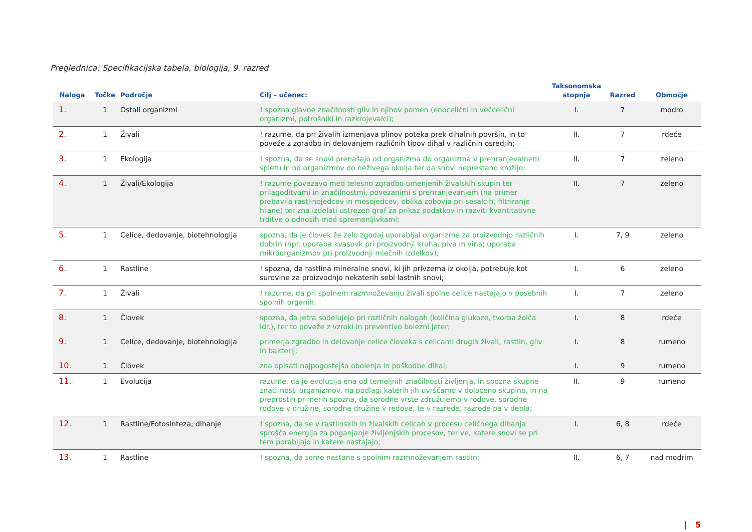Preglednica: Specifikacijska tabela, biologija, 9. razred
| Naloga | Točke | Področje | Cilj – učenec: | Taksonomska stopnja | Razred | Območje |
| --- | --- | --- | --- | --- | --- | --- |
| 1. | 1 | Ostali organizmi | ! spozna glavne značilnosti gliv in njihov pomen (enocelični in večcelični organizmi, potrošniki in razkrojevalci); | I. | 7 | modro |
| 2. | 1 | Živali | ! razume, da pri živalih izmenjava plinov poteka prek dihalnih površin, in to poveže z zgradbo in delovanjem različnih tipov dihal v različnih osredjih; | II. | 7 | rdeče |
| 3. | 1 | Ekologija | ! spozna, da se snovi prenašajo od organizma do organizma v prehranjevalnem spletu in od organizmov do neživega okolja ter da snovi neprestano krožijo; | II. | 7 | zeleno |
| 4. | 1 | Živali/Ekologija | ! razume povezavo med telesno zgradbo omenjenih živalskih skupin ter prilagoditvami in značilnostmi, povezanimi s prehranjevanjem (na primer prebavila rastlinojedcev in mesojedcev, oblika zobovja pri sesalcih, filtriranje hrane) ter zna izdelati ustrezen graf za prikaz podatkov in razviti kvantitativne trditve o odnosih med spremenljivkami; | II. | 7 | zeleno |
| 5. | 1 | Celice, dedovanje, biotehnologija | spozna, da je človek že zelo zgodaj uporabljal organizme za proizvodnjo različnih dobrin (npr. uporaba kvasovk pri proizvodnji kruha, piva in vina; uporaba mikroorganizmov pri proizvodnji mlečnih izdelkov); | I. | 7, 9 | zeleno |
| 6. | 1 | Rastline | ! spozna, da rastlina mineralne snovi, ki jih privzema iz okolja, potrebuje kot surovine za proizvodnjo nekaterih sebi lastnih snovi; | I. | 6 | zeleno |
| 7. | 1 | Živali | ! razume, da pri spolnem razmnoževanju živali spolne celice nastajajo v posebnih spolnih organih; | I. | 7 | zeleno |
| 8. | 1 | Človek | spozna, da jetra sodelujejo pri različnih nalogah (količina glukoze, tvorba žolča idr.), ter to poveže z vzroki in preventivo bolezni jeter; | I. | 8 | rdeče |
| 9. | 1 | Celice, dedovanje, biotehnologija | primerja zgradbo in delovanje celice človeka s celicami drugih živali, rastlin, gliv in bakterij; | I. | 8 | rumeno |
| 10. | 1 | Človek | zna opisati najpogostejša obolenja in poškodbe dihal; | I. | 9 | rumeno |
| 11. | 1 | Evolucija | razume, da je evolucija ena od temeljnih značilnosti življenja, in spozna skupne značilnosti organizmov, na podlagi katerih jih uvrščamo v določeno skupino, in na preprostih primerih spozna, da sorodne vrste združujemo v rodove, sorodne rodove v družine, sorodne družine v redove, te v razrede, razrede pa v debla; | II. | 9 | rumeno |
| 12. | 1 | Rastline/Fotosinteza, dihanje | ! spozna, da se v rastlinskih in živalskih celicah v procesu celičnega dihanja sprošča energija za poganjanje življenjskih procesov, ter ve, katere snovi se pri tem porabljajo in katere nastajajo; | I. | 6, 8 | rdeče |
| 13. | 1 | Rastline | ! spozna, da seme nastane s spolnim razmnoževanjem rastlin; | II. | 6, 7 | nad modrim |
| 5